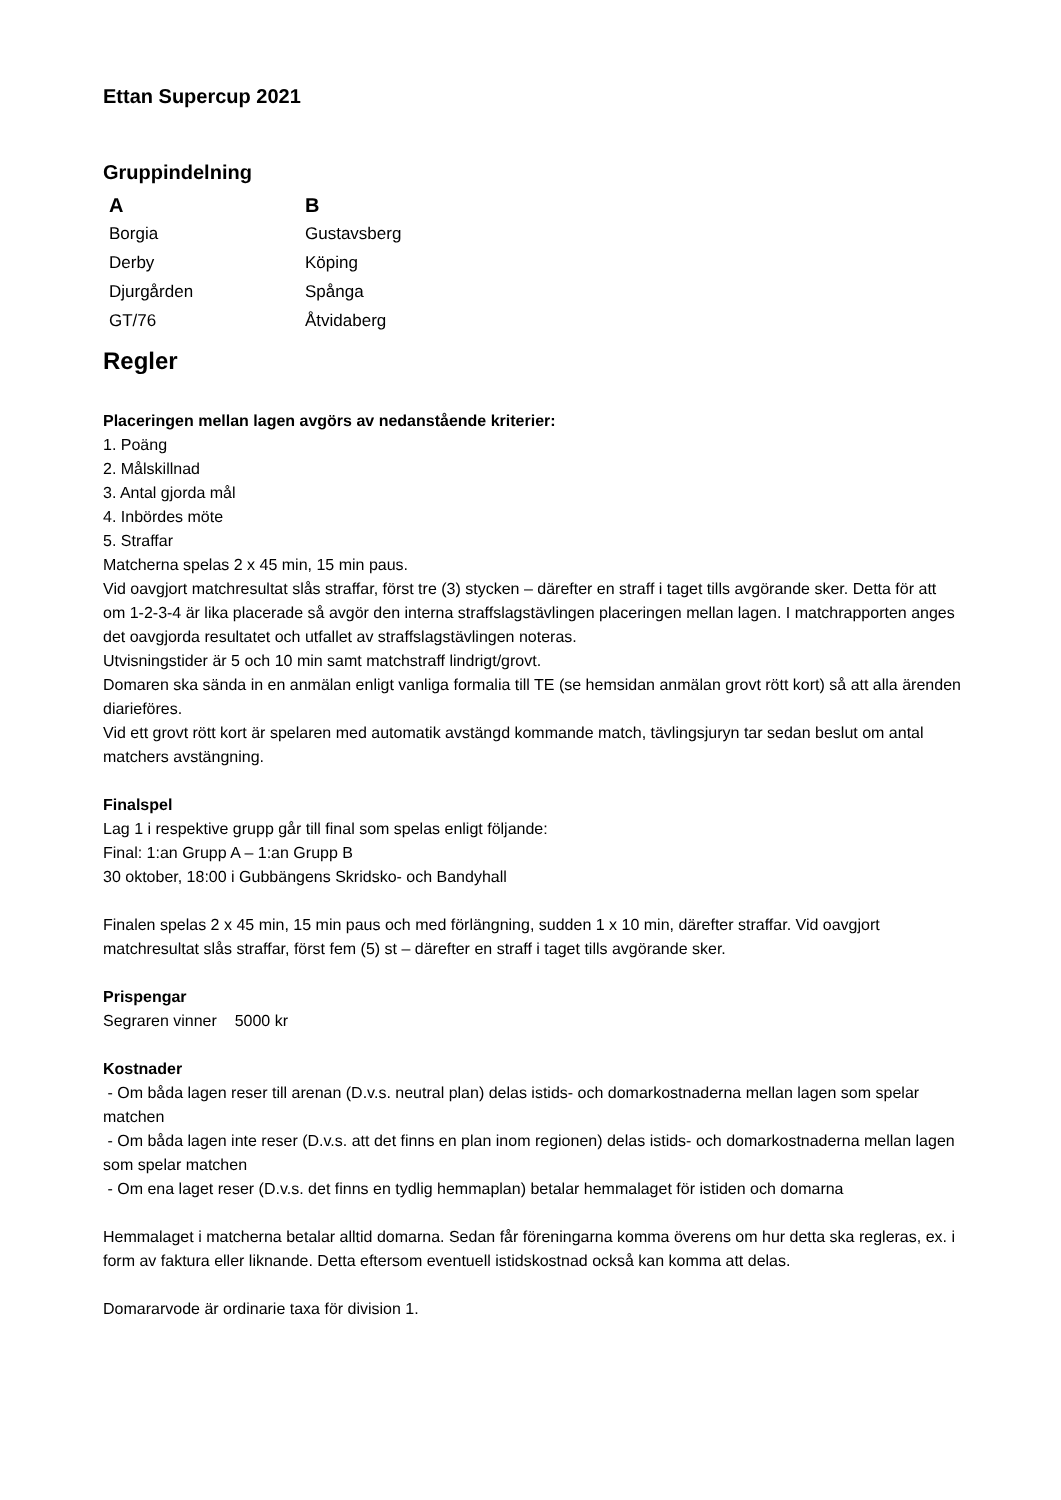Ettan Supercup 2021
Gruppindelning
| A | B |
| --- | --- |
| Borgia | Gustavsberg |
| Derby | Köping |
| Djurgården | Spånga |
| GT/76 | Åtvidaberg |
Regler
Placeringen mellan lagen avgörs av nedanstående kriterier:
1. Poäng
2. Målskillnad
3. Antal gjorda mål
4. Inbördes möte
5. Straffar
Matcherna spelas 2 x 45 min, 15 min paus.
Vid oavgjort matchresultat slås straffar, först tre (3) stycken – därefter en straff i taget tills avgörande sker. Detta för att om 1-2-3-4 är lika placerade så avgör den interna straffslagstävlingen placeringen mellan lagen. I matchrapporten anges det oavgjorda resultatet och utfallet av straffslagstävlingen noteras.
Utvisningstider är 5 och 10 min samt matchstraff lindrigt/grovt.
Domaren ska sända in en anmälan enligt vanliga formalia till TE (se hemsidan anmälan grovt rött kort) så att alla ärenden diarieföres.
Vid ett grovt rött kort är spelaren med automatik avstängd kommande match, tävlingsjuryn tar sedan beslut om antal matchers avstängning.
Finalspel
Lag 1 i respektive grupp går till final som spelas enligt följande:
Final: 1:an Grupp A – 1:an Grupp B
30 oktober, 18:00 i Gubbängens Skridsko- och Bandyhall
Finalen spelas 2 x 45 min, 15 min paus och med förlängning, sudden 1 x 10 min, därefter straffar. Vid oavgjort matchresultat slås straffar, först fem (5) st – därefter en straff i taget tills avgörande sker.
Prispengar
Segraren vinner 5000 kr
Kostnader
- Om båda lagen reser till arenan (D.v.s. neutral plan) delas istids- och domarkostnaderna mellan lagen som spelar matchen
- Om båda lagen inte reser (D.v.s. att det finns en plan inom regionen) delas istids- och domarkostnaderna mellan lagen som spelar matchen
- Om ena laget reser (D.v.s. det finns en tydlig hemmaplan) betalar hemmalaget för istiden och domarna
Hemmalaget i matcherna betalar alltid domarna. Sedan får föreningarna komma överens om hur detta ska regleras, ex. i form av faktura eller liknande. Detta eftersom eventuell istidskostnad också kan komma att delas.
Domararvode är ordinarie taxa för division 1.